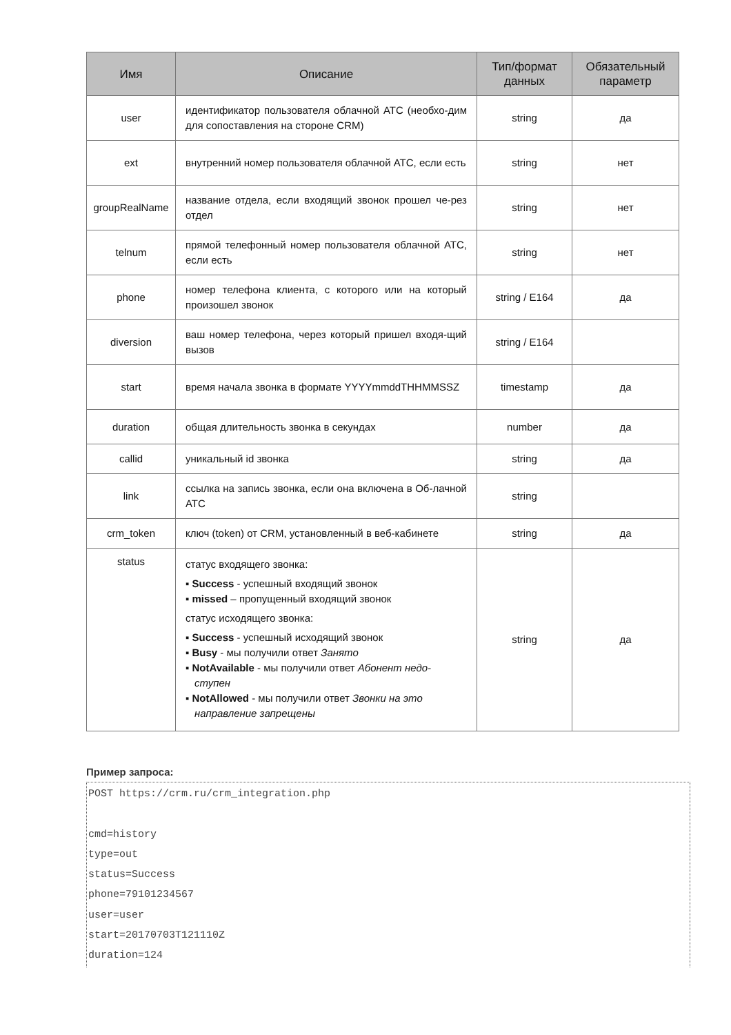| Имя | Описание | Тип/формат данных | Обязательный параметр |
| --- | --- | --- | --- |
| user | идентификатор пользователя облачной АТС (необхо-дим для сопоставления на стороне CRM) | string | да |
| ext | внутренний номер пользователя облачной АТС, если есть | string | нет |
| groupRealName | название отдела, если входящий звонок прошел че-рез отдел | string | нет |
| telnum | прямой телефонный номер пользователя облачной АТС, если есть | string | нет |
| phone | номер телефона клиента, с которого или на который произошел звонок | string / E164 | да |
| diversion | ваш номер телефона, через который пришел входя-щий вызов | string / E164 | |
| start | время начала звонка в формате YYYYmmddTHHMMSSZ | timestamp | да |
| duration | общая длительность звонка в секундах | number | да |
| callid | уникальный id звонка | string | да |
| link | ссылка на запись звонка, если она включена в Об-лачной АТС | string | |
| crm_token | ключ (token) от CRM, установленный в веб-кабинете | string | да |
| status | статус входящего звонка: ▪ Success - успешный входящий звонок ▪ missed – пропущенный входящий звонок статус исходящего звонка: ▪ Success - успешный исходящий звонок ▪ Busy - мы получили ответ Занято ▪ NotAvailable - мы получили ответ Абонент недо-ступен ▪ NotAllowed - мы получили ответ Звонки на это направление запрещены | string | да |
Пример запроса:
POST https://crm.ru/crm_integration.php

cmd=history
type=out
status=Success
phone=79101234567
user=user
start=20170703T121110Z
duration=124